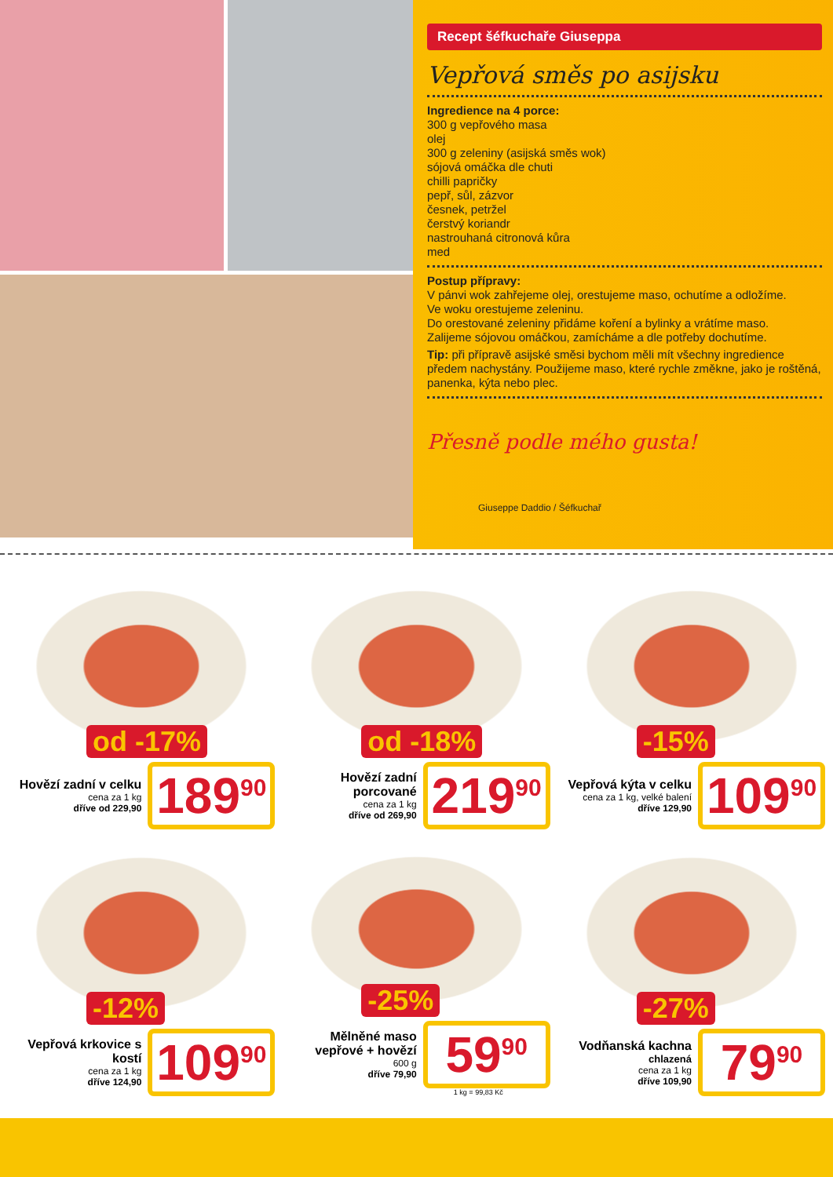Recept šéfkuchaře Giuseppa
Vepřová směs po asijsku
Ingredience na 4 porce:
300 g vepřového masa
olej
300 g zeleniny (asijská směs wok)
sójová omáčka dle chuti
chilli papričky
pepř, sůl, zázvor
česnek, petržel
čerstvý koriandr
nastrouhaná citronová kůra
med
Postup přípravy:
V pánvi wok zahřejeme olej, orestujeme maso, ochutíme a odložíme.
Ve woku orestujeme zeleninu.
Do orestované zeleniny přidáme koření a bylinky a vrátíme maso.
Zalijeme sójovou omáčkou, zamícháme a dle potřeby dochutíme.
Tip: při přípravě asijské směsi bychom měli mít všechny ingredience předem nachystány. Použijeme maso, které rychle změkne, jako je roštěná, panenka, kýta nebo plec.
Přesně podle mého gusta!
Giuseppe Daddio / Šéfkuchař
od -17%
Hovězí zadní v celku
cena za 1 kg
dříve od 229,90
189<sup>90</sup>
od -18%
Hovězí zadní porcované
cena za 1 kg
dříve od 269,90
219<sup>90</sup>
-15%
Vepřová kýta v celku
cena za 1 kg, velké balení
dříve 129,90
109<sup>90</sup>
-12%
Vepřová krkovice s kostí
cena za 1 kg
dříve 124,90
109<sup>90</sup>
-25%
Mělněné maso vepřové + hovězí
600 g
dříve 79,90
59<sup>90</sup>
1 kg = 99,83 Kč
-27%
Vodňanská kachna
chlazená
cena za 1 kg
dříve 109,90
79<sup>90</sup>